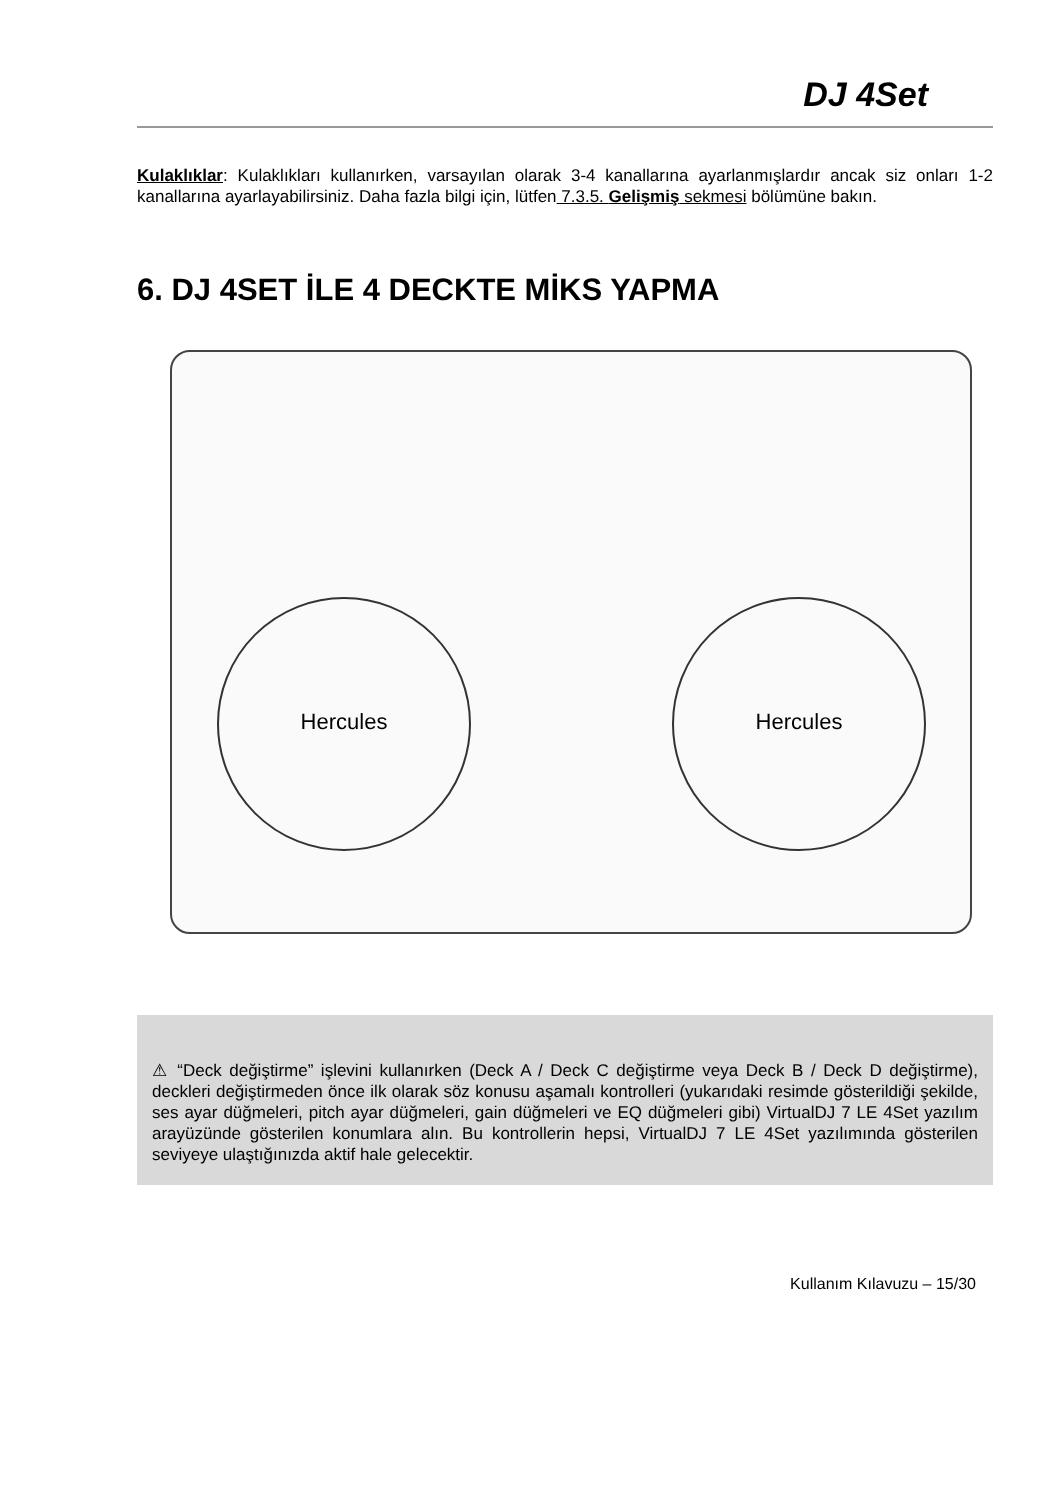DJ 4Set
Kulaklıklar: Kulaklıkları kullanırken, varsayılan olarak 3-4 kanallarına ayarlanmışlardır ancak siz onları 1-2 kanallarına ayarlayabilirsiniz. Daha fazla bilgi için, lütfen 7.3.5. Gelişmiş sekmesi bölümüne bakın.
6. DJ 4SET İLE 4 DECKTE MİKS YAPMA
Hercules Hercules
⚠ “Deck değiştirme” işlevini kullanırken (Deck A / Deck C değiştirme veya Deck B / Deck D değiştirme), deckleri değiştirmeden önce ilk olarak söz konusu aşamalı kontrolleri (yukarıdaki resimde gösterildiği şekilde, ses ayar düğmeleri, pitch ayar düğmeleri, gain düğmeleri ve EQ düğmeleri gibi) VirtualDJ 7 LE 4Set yazılım arayüzünde gösterilen konumlara alın. Bu kontrollerin hepsi, VirtualDJ 7 LE 4Set yazılımında gösterilen seviyeye ulaştığınızda aktif hale gelecektir.
Kullanım Kılavuzu – 15/30